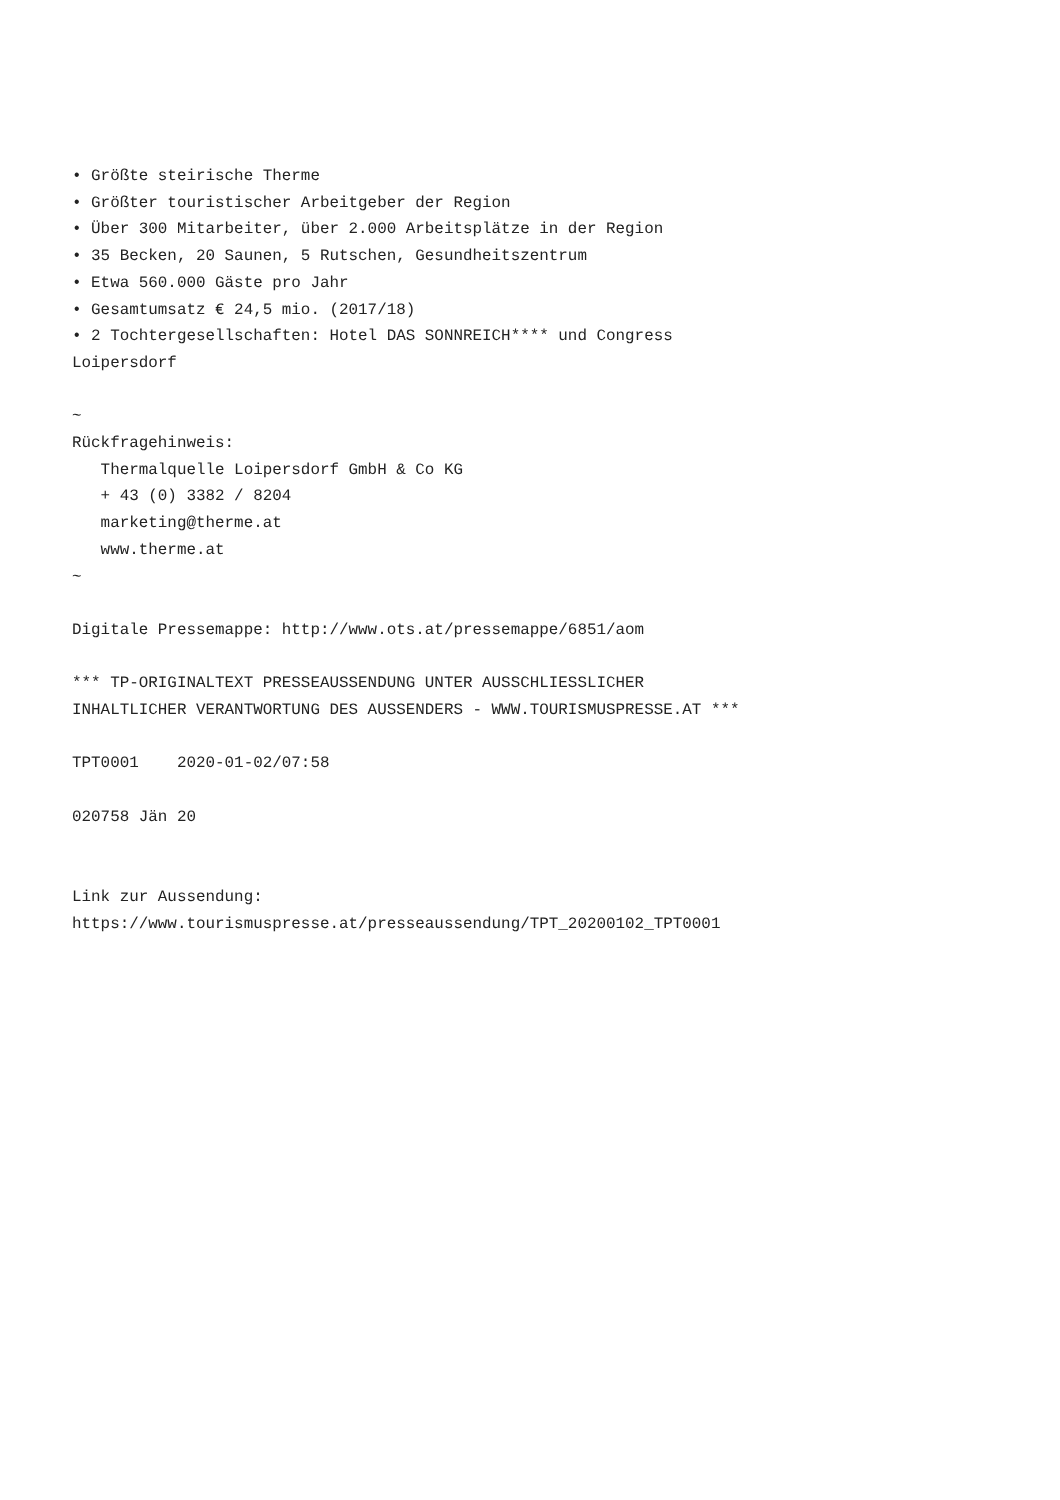• Größte steirische Therme
• Größter touristischer Arbeitgeber der Region
• Über 300 Mitarbeiter, über 2.000 Arbeitsplätze in der Region
• 35 Becken, 20 Saunen, 5 Rutschen, Gesundheitszentrum
• Etwa 560.000 Gäste pro Jahr
• Gesamtumsatz € 24,5 mio. (2017/18)
• 2 Tochtergesellschaften: Hotel DAS SONNREICH**** und Congress
Loipersdorf

~
Rückfragehinweis:
   Thermalquelle Loipersdorf GmbH & Co KG
   + 43 (0) 3382 / 8204
   marketing@therme.at
   www.therme.at
~

Digitale Pressemappe: http://www.ots.at/pressemappe/6851/aom

*** TP-ORIGINALTEXT PRESSEAUSSENDUNG UNTER AUSSCHLIESSLICHER
INHALTLICHER VERANTWORTUNG DES AUSSENDERS - WWW.TOURISMUSPRESSE.AT ***

TPT0001    2020-01-02/07:58

020758 Jän 20


Link zur Aussendung:
https://www.tourismuspresse.at/presseaussendung/TPT_20200102_TPT0001